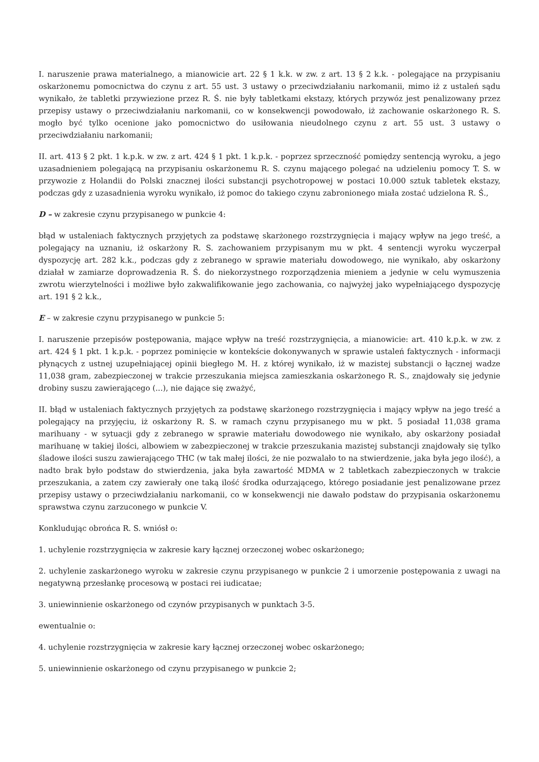I. naruszenie prawa materialnego, a mianowicie art. 22 § 1 k.k. w zw. z art. 13 § 2 k.k. - polegające na przypisaniu oskarżonemu pomocnictwa do czynu z art. 55 ust. 3 ustawy o przeciwdziałaniu narkomanii, mimo iż z ustaleń sądu wynikało, że tabletki przywiezione przez R. Ś. nie były tabletkami ekstazy, których przywóz jest penalizowany przez przepisy ustawy o przeciwdziałaniu narkomanii, co w konsekwencji powodowało, iż zachowanie oskarżonego R. S. mogło być tylko ocenione jako pomocnictwo do usiłowania nieudolnego czynu z art. 55 ust. 3 ustawy o przeciwdziałaniu narkomanii;
II. art. 413 § 2 pkt. 1 k.p.k. w zw. z art. 424 § 1 pkt. 1 k.p.k. - poprzez sprzeczność pomiędzy sentencją wyroku, a jego uzasadnieniem polegającą na przypisaniu oskarżonemu R. S. czynu mającego polegać na udzieleniu pomocy T. S. w przywozie z Holandii do Polski znacznej ilości substancji psychotropowej w postaci 10.000 sztuk tabletek ekstazy, podczas gdy z uzasadnienia wyroku wynikało, iż pomoc do takiego czynu zabronionego miała zostać udzielona R. Ś.,
D – w zakresie czynu przypisanego w punkcie 4:
błąd w ustaleniach faktycznych przyjętych za podstawę skarżonego rozstrzygnięcia i mający wpływ na jego treść, a polegający na uznaniu, iż oskarżony R. S. zachowaniem przypisanym mu w pkt. 4 sentencji wyroku wyczerpał dyspozycję art. 282 k.k., podczas gdy z zebranego w sprawie materiału dowodowego, nie wynikało, aby oskarżony działał w zamiarze doprowadzenia R. Ś. do niekorzystnego rozporządzenia mieniem a jedynie w celu wymuszenia zwrotu wierzytelności i możliwe było zakwalifikowanie jego zachowania, co najwyżej jako wypełniającego dyspozycję art. 191 § 2 k.k.,
E – w zakresie czynu przypisanego w punkcie 5:
I. naruszenie przepisów postępowania, mające wpływ na treść rozstrzygnięcia, a mianowicie: art. 410 k.p.k. w zw. z art. 424 § 1 pkt. 1 k.p.k. - poprzez pominięcie w kontekście dokonywanych w sprawie ustaleń faktycznych - informacji płynących z ustnej uzupełniającej opinii biegłego M. H. z której wynikało, iż w mazistej substancji o łącznej wadze 11,038 gram, zabezpieczonej w trakcie przeszukania miejsca zamieszkania oskarżonego R. S., znajdowały się jedynie drobiny suszu zawierającego (...), nie dające się zważyć,
II. błąd w ustaleniach faktycznych przyjętych za podstawę skarżonego rozstrzygnięcia i mający wpływ na jego treść a polegający na przyjęciu, iż oskarżony R. S. w ramach czynu przypisanego mu w pkt. 5 posiadał 11,038 grama marihuany - w sytuacji gdy z zebranego w sprawie materiału dowodowego nie wynikało, aby oskarżony posiadał marihuanę w takiej ilości, albowiem w zabezpieczonej w trakcie przeszukania mazistej substancji znajdowały się tylko śladowe ilości suszu zawierającego THC (w tak małej ilości, że nie pozwalało to na stwierdzenie, jaka była jego ilość), a nadto brak było podstaw do stwierdzenia, jaka była zawartość MDMA w 2 tabletkach zabezpieczonych w trakcie przeszukania, a zatem czy zawierały one taką ilość środka odurzającego, którego posiadanie jest penalizowane przez przepisy ustawy o przeciwdziałaniu narkomanii, co w konsekwencji nie dawało podstaw do przypisania oskarżonemu sprawstwa czynu zarzuconego w punkcie V.
Konkludując obrońca R. S. wniósł o:
1. uchylenie rozstrzygnięcia w zakresie kary łącznej orzeczonej wobec oskarżonego;
2. uchylenie zaskarżonego wyroku w zakresie czynu przypisanego w punkcie 2 i umorzenie postępowania z uwagi na negatywną przesłankę procesową w postaci rei iudicatae;
3. uniewinnienie oskarżonego od czynów przypisanych w punktach 3-5.
ewentualnie o:
4. uchylenie rozstrzygnięcia w zakresie kary łącznej orzeczonej wobec oskarżonego;
5. uniewinnienie oskarżonego od czynu przypisanego w punkcie 2;